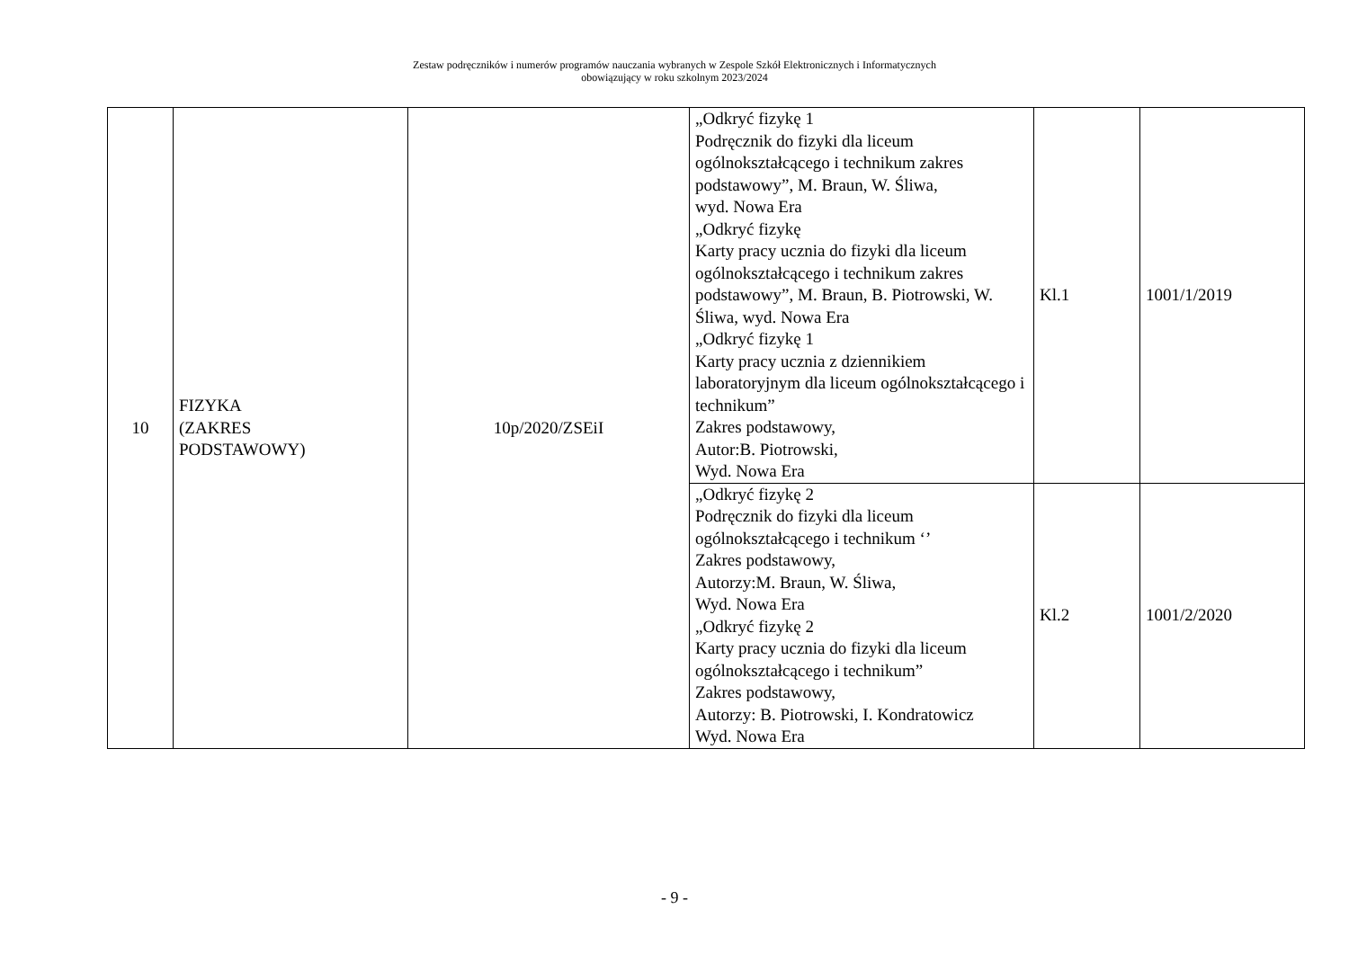Zestaw podręczników i numerów programów nauczania wybranych w Zespole Szkół Elektronicznych i Informatycznych
obowiązujący w roku szkolnym 2023/2024
| 10 | FIZYKA (ZAKRES PODSTAWOWY) | 10p/2020/ZSEiI | „Odkryć fizykę 1 Podręcznik do fizyki dla liceum ogólnokształcącego i technikum zakres podstawowy”, M. Braun, W. Śliwa, wyd. Nowa Era „Odkryć fizykę Karty pracy ucznia do fizyki dla liceum ogólnokształcącego i technikum zakres podstawowy”, M. Braun, B. Piotrowski, W. Śliwa, wyd. Nowa Era „Odkryć fizykę 1 Karty pracy ucznia z dziennikiem laboratoryjnym dla liceum ogólnokształcącego i technikum” Zakres podstawowy, Autor:B. Piotrowski, Wyd. Nowa Era | Kl.1 | 1001/1/2019 |
| | | | „Odkryć fizykę 2 Podręcznik do fizyki dla liceum ogólnokształcącego i technikum ‘’ Zakres podstawowy, Autorzy:M. Braun, W. Śliwa, Wyd. Nowa Era „Odkryć fizykę 2 Karty pracy ucznia do fizyki dla liceum ogólnokształcącego i technikum” Zakres podstawowy, Autorzy: B. Piotrowski, I. Kondratowicz Wyd. Nowa Era | Kl.2 | 1001/2/2020 |
- 9 -